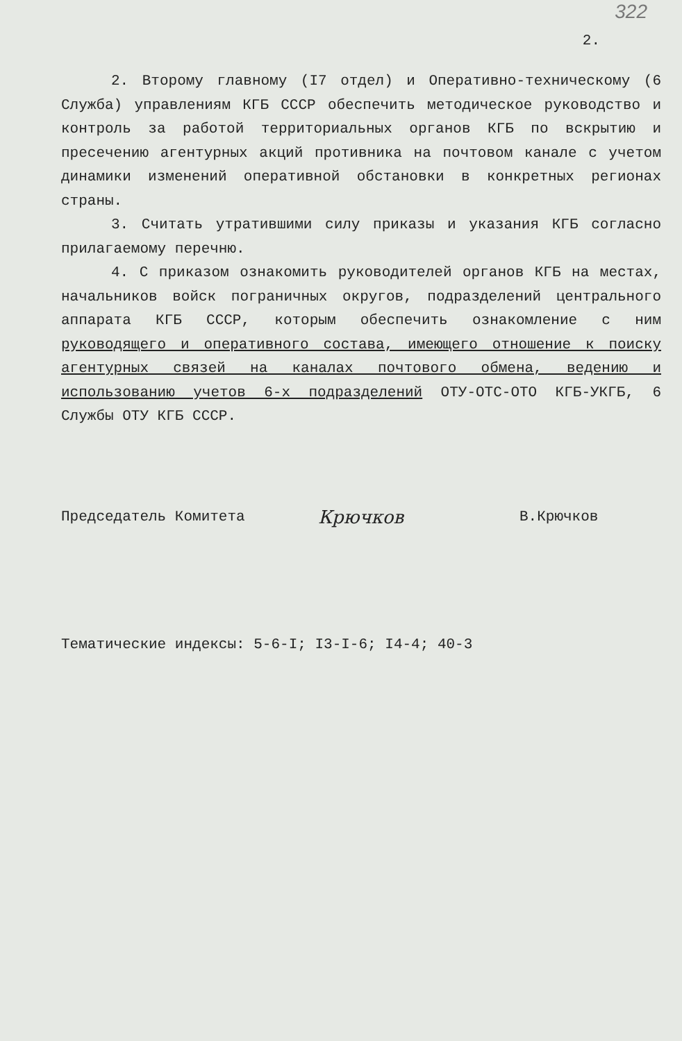322
2.
2. Второму главному (I7 отдел) и Оперативно-техническому (6 Служба) управлениям КГБ СССР обеспечить методическое руководство и контроль за работой территориальных органов КГБ по вскрытию и пресечению агентурных акций противника на почтовом канале с учетом динамики изменений оперативной обстановки в конкретных регионах страны.
3. Считать утратившими силу приказы и указания КГБ согласно прилагаемому перечню.
4. С приказом ознакомить руководителей органов КГБ на местах, начальников войск пограничных округов, подразделений центрального аппарата КГБ СССР, которым обеспечить ознакомление с ним руководящего и оперативного состава, имеющего отношение к поиску агентурных связей на каналах почтового обмена, ведению и использованию учетов 6-х подразделений ОТУ-ОТС-ОТО КГБ-УКГБ, 6 Службы ОТУ КГБ СССР.
Председатель Комитета
Крючков
В.Крючков
Тематические индексы: 5-6-I; I3-I-6; I4-4; 40-3